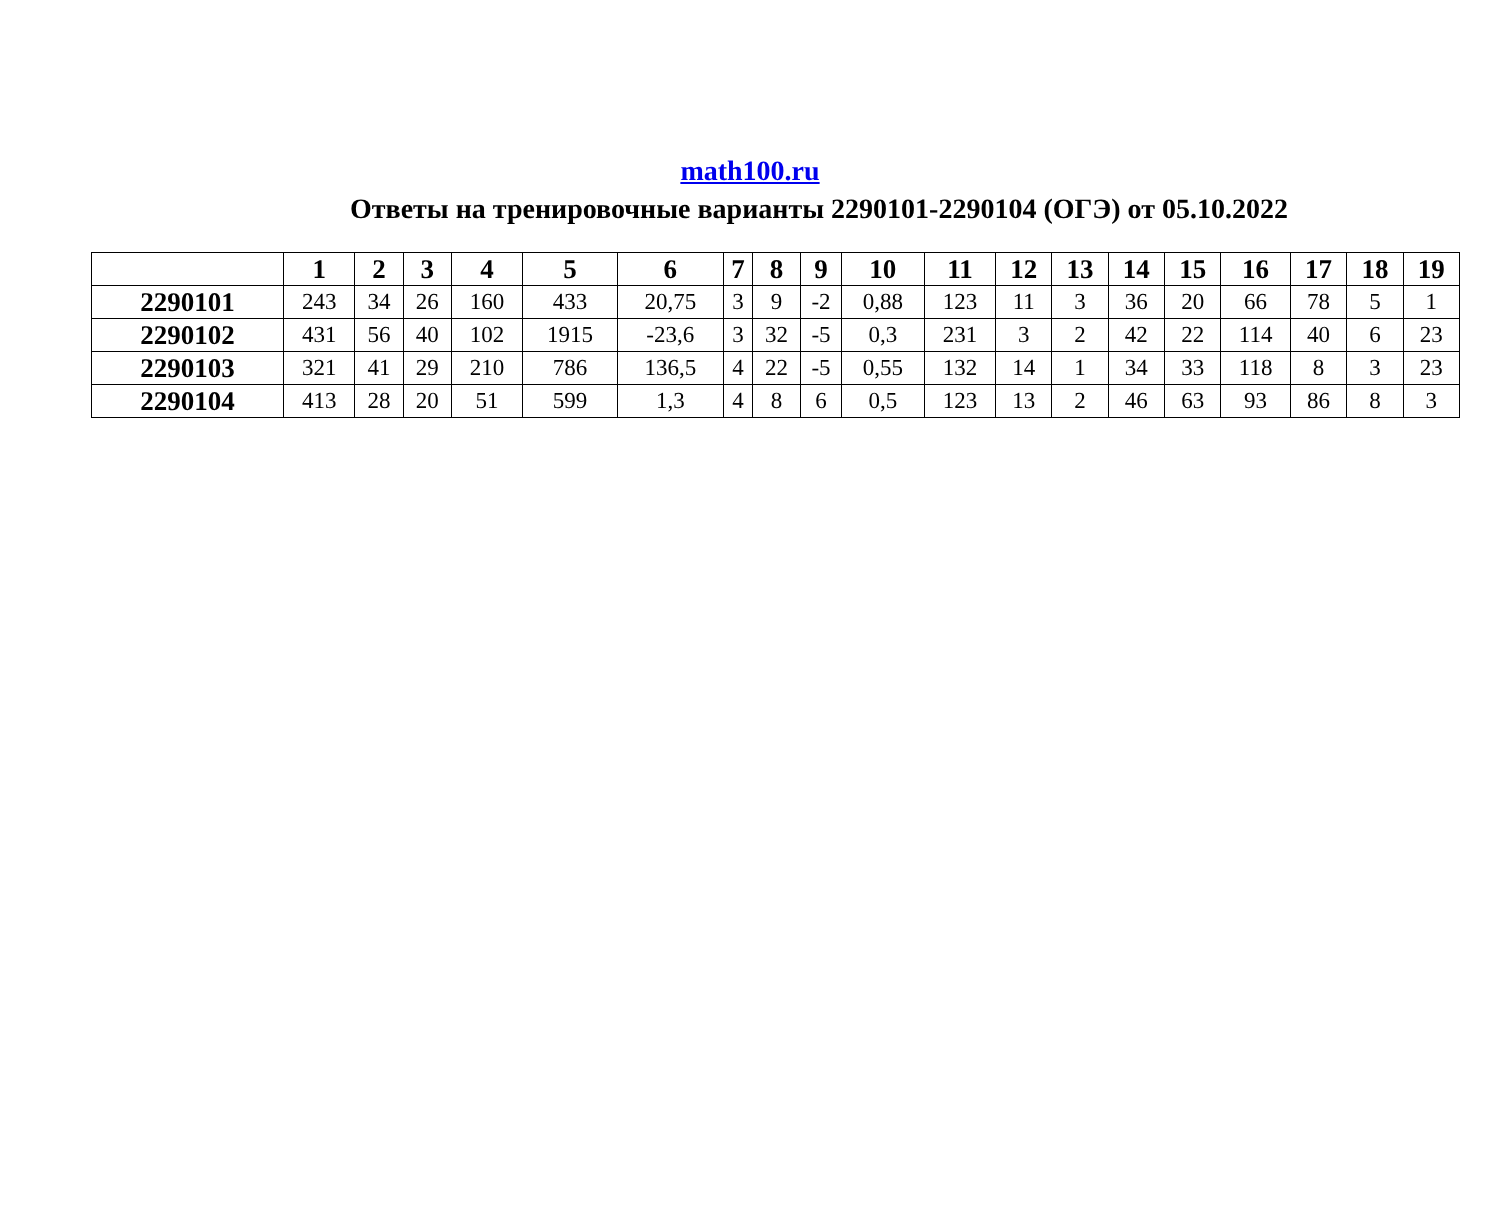math100.ru
Ответы на тренировочные варианты 2290101-2290104 (ОГЭ) от 05.10.2022
| | 1 | 2 | 3 | 4 | 5 | 6 | 7 | 8 | 9 | 10 | 11 | 12 | 13 | 14 | 15 | 16 | 17 | 18 | 19 |
| --- | --- | --- | --- | --- | --- | --- | --- | --- | --- | --- | --- | --- | --- | --- | --- | --- | --- | --- | --- |
| 2290101 | 243 | 34 | 26 | 160 | 433 | 20,75 | 3 | 9 | -2 | 0,88 | 123 | 11 | 3 | 36 | 20 | 66 | 78 | 5 | 1 |
| 2290102 | 431 | 56 | 40 | 102 | 1915 | -23,6 | 3 | 32 | -5 | 0,3 | 231 | 3 | 2 | 42 | 22 | 114 | 40 | 6 | 23 |
| 2290103 | 321 | 41 | 29 | 210 | 786 | 136,5 | 4 | 22 | -5 | 0,55 | 132 | 14 | 1 | 34 | 33 | 118 | 8 | 3 | 23 |
| 2290104 | 413 | 28 | 20 | 51 | 599 | 1,3 | 4 | 8 | 6 | 0,5 | 123 | 13 | 2 | 46 | 63 | 93 | 86 | 8 | 3 |